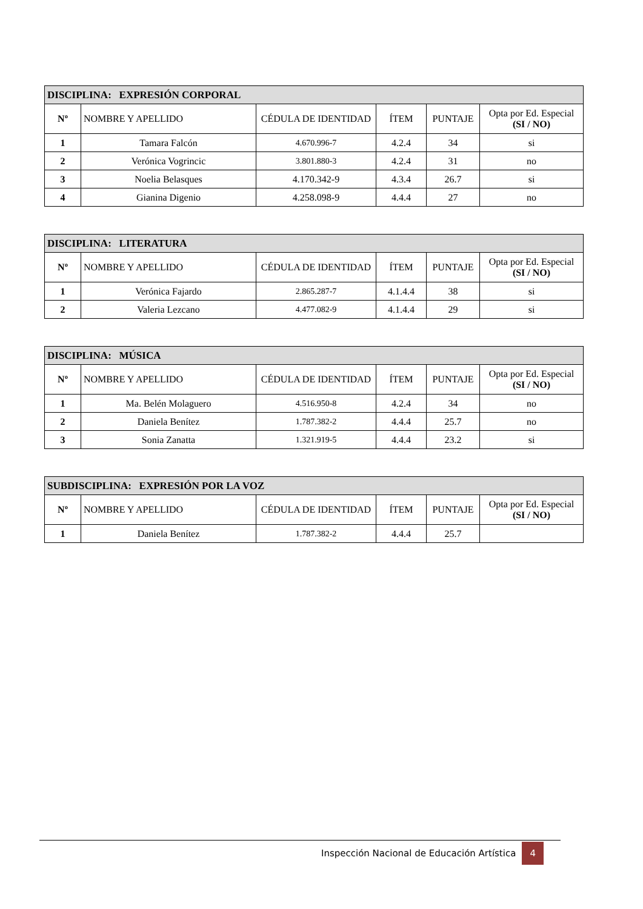| DISCIPLINA: EXPRESIÓN CORPORAL | | | | | |
| Nº | NOMBRE Y APELLIDO | CÉDULA DE IDENTIDAD | ÍTEM | PUNTAJE | Opta por Ed. Especial (SI / NO) |
| 1 | Tamara Falcón | 4.670.996-7 | 4.2.4 | 34 | si |
| 2 | Verónica Vogrincic | 3.801.880-3 | 4.2.4 | 31 | no |
| 3 | Noelia Belasques | 4.170.342-9 | 4.3.4 | 26.7 | si |
| 4 | Gianina Digenio | 4.258.098-9 | 4.4.4 | 27 | no |
| DISCIPLINA: LITERATURA | | | | | |
| Nº | NOMBRE Y APELLIDO | CÉDULA DE IDENTIDAD | ÍTEM | PUNTAJE | Opta por Ed. Especial (SI / NO) |
| 1 | Verónica Fajardo | 2.865.287-7 | 4.1.4.4 | 38 | si |
| 2 | Valeria Lezcano | 4.477.082-9 | 4.1.4.4 | 29 | si |
| DISCIPLINA: MÚSICA | | | | | |
| Nº | NOMBRE Y APELLIDO | CÉDULA DE IDENTIDAD | ÍTEM | PUNTAJE | Opta por Ed. Especial (SI / NO) |
| 1 | Ma. Belén Molaguero | 4.516.950-8 | 4.2.4 | 34 | no |
| 2 | Daniela Benítez | 1.787.382-2 | 4.4.4 | 25.7 | no |
| 3 | Sonia Zanatta | 1.321.919-5 | 4.4.4 | 23.2 | si |
| SUBDISCIPLINA: EXPRESIÓN POR LA VOZ | | | | | |
| Nº | NOMBRE Y APELLIDO | CÉDULA DE IDENTIDAD | ÍTEM | PUNTAJE | Opta por Ed. Especial (SI / NO) |
| 1 | Daniela Benítez | 1.787.382-2 | 4.4.4 | 25.7 | |
Inspección Nacional de Educación Artística 4